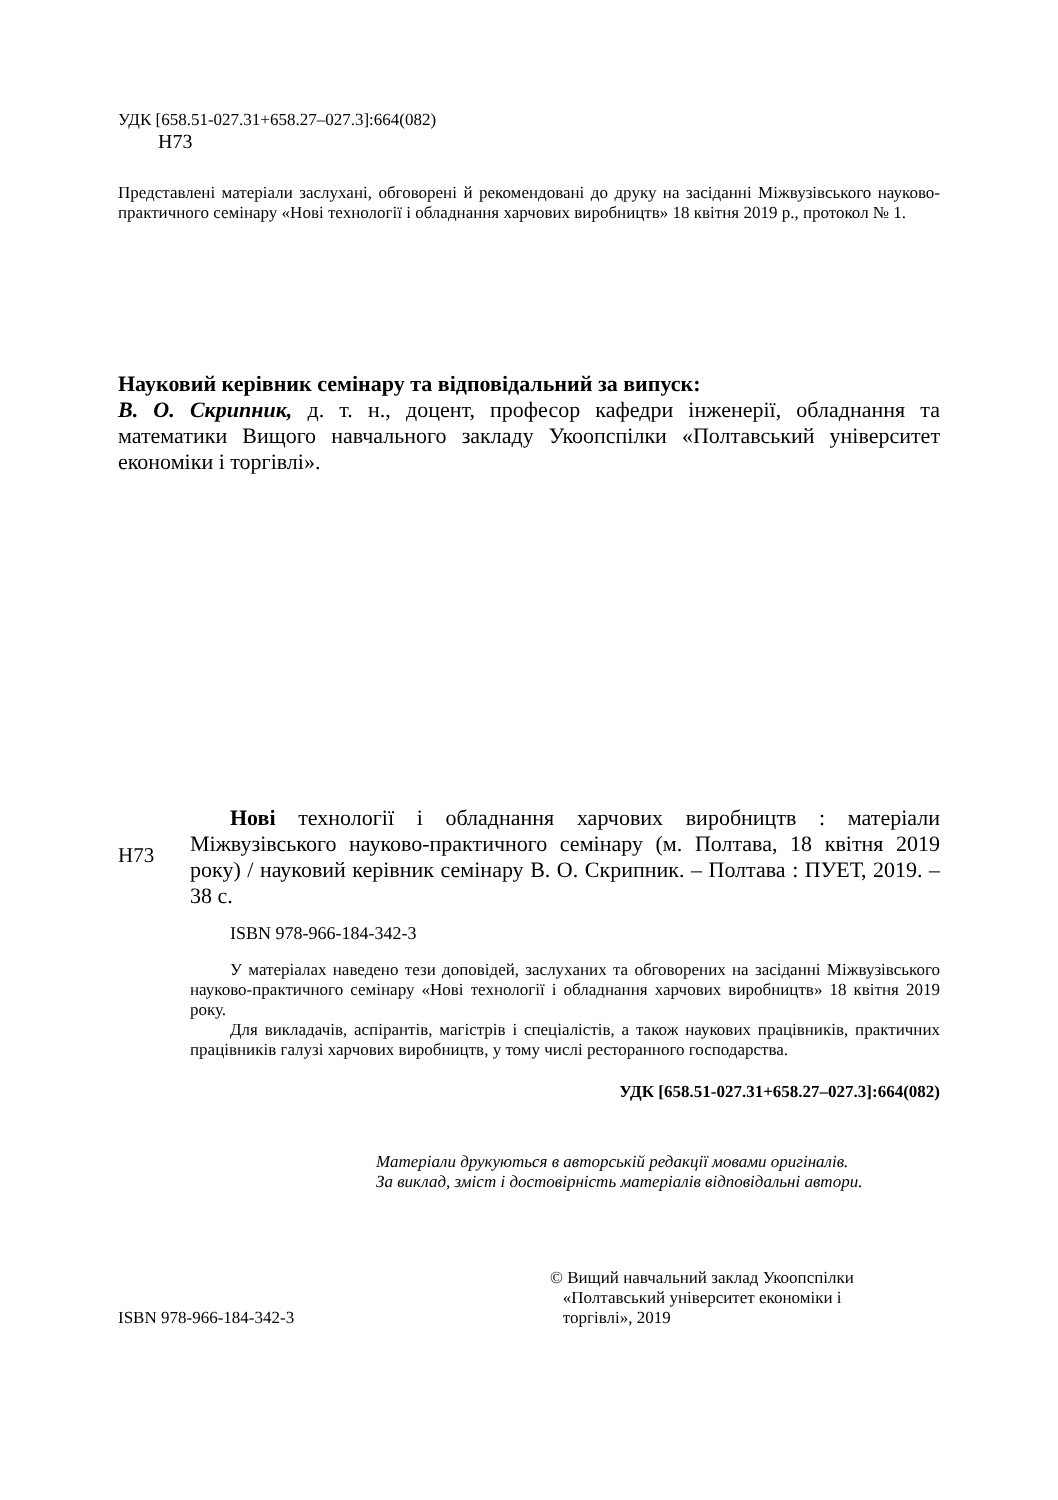УДК [658.51-027.31+658.27–027.3]:664(082)
Н73
Представлені матеріали заслухані, обговорені й рекомендовані до друку на засіданні Міжвузівського науково-практичного семінару «Нові технології і обладнання харчових виробництв» 18 квітня 2019 р., протокол № 1.
Науковий керівник семінару та відповідальний за випуск:
В. О. Скрипник, д. т. н., доцент, професор кафедри інженерії, обладнання та математики Вищого навчального закладу Укоопспілки «Полтавський університет економіки і торгівлі».
Н73
Нові технології і обладнання харчових виробництв : матеріали Міжвузівського науково-практичного семінару (м. Полтава, 18 квітня 2019 року) / науковий керівник семінару В. О. Скрипник. – Полтава : ПУЕТ, 2019. – 38 с.
ISBN 978-966-184-342-3
У матеріалах наведено тези доповідей, заслуханих та обговорених на засіданні Міжвузівського науково-практичного семінару «Нові технології і обладнання харчових виробництв» 18 квітня 2019 року.
Для викладачів, аспірантів, магістрів і спеціалістів, а також наукових працівників, практичних працівників галузі харчових виробництв, у тому числі ресторанного господарства.
УДК [658.51-027.31+658.27–027.3]:664(082)
Матеріали друкуються в авторській редакції мовами оригіналів.
За виклад, зміст і достовірність матеріалів відповідальні автори.
ISBN 978-966-184-342-3 © Вищий навчальний заклад Укоопспілки
«Полтавський університет економіки і
торгівлі», 2019